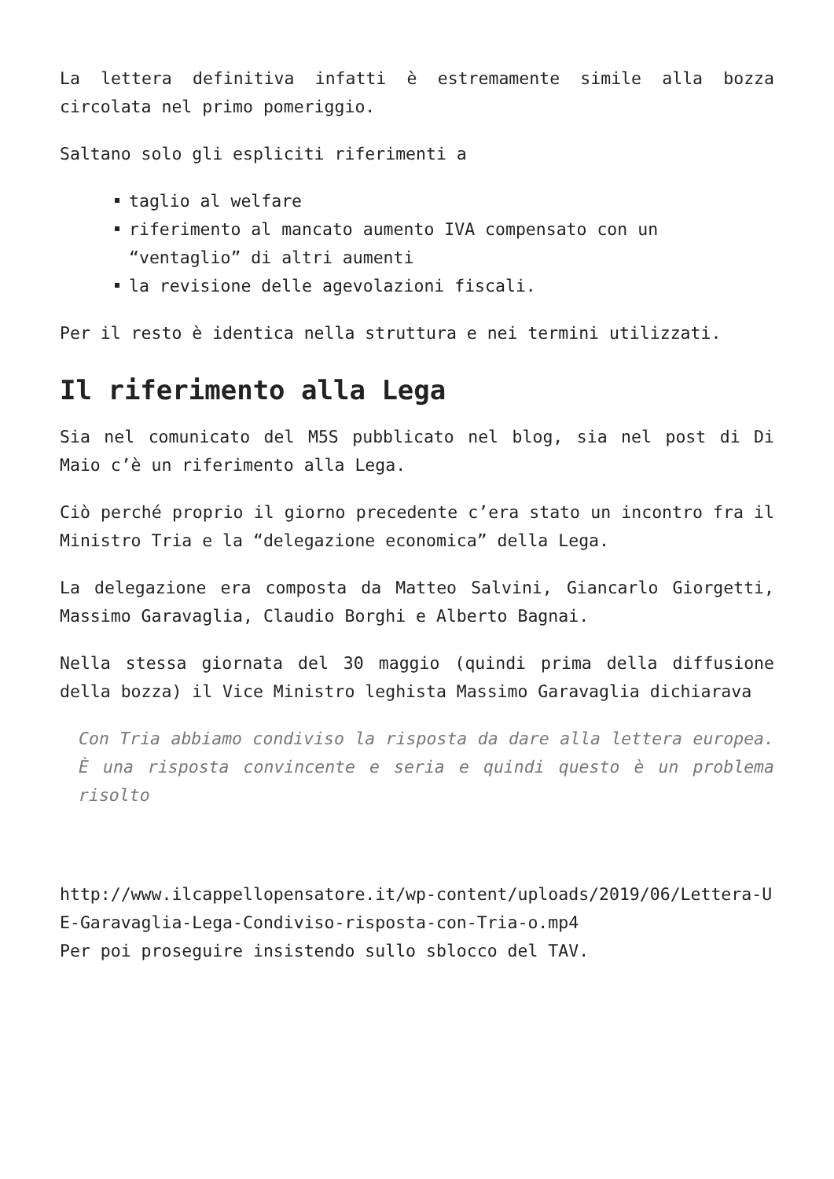La lettera definitiva infatti è estremamente simile alla bozza circolata nel primo pomeriggio.
Saltano solo gli espliciti riferimenti a
taglio al welfare
riferimento al mancato aumento IVA compensato con un “ventaglio” di altri aumenti
la revisione delle agevolazioni fiscali.
Per il resto è identica nella struttura e nei termini utilizzati.
Il riferimento alla Lega
Sia nel comunicato del M5S pubblicato nel blog, sia nel post di Di Maio c’è un riferimento alla Lega.
Ciò perché proprio il giorno precedente c’era stato un incontro fra il Ministro Tria e la “delegazione economica” della Lega.
La delegazione era composta da Matteo Salvini, Giancarlo Giorgetti, Massimo Garavaglia, Claudio Borghi e Alberto Bagnai.
Nella stessa giornata del 30 maggio (quindi prima della diffusione della bozza) il Vice Ministro leghista Massimo Garavaglia dichiarava
Con Tria abbiamo condiviso la risposta da dare alla lettera europea. È una risposta convincente e seria e quindi questo è un problema risolto
http://www.ilcappellopensatore.it/wp-content/uploads/2019/06/Lettera-UE-Garavaglia-Lega-Condiviso-risposta-con-Tria-o.mp4
Per poi proseguire insistendo sullo sblocco del TAV.